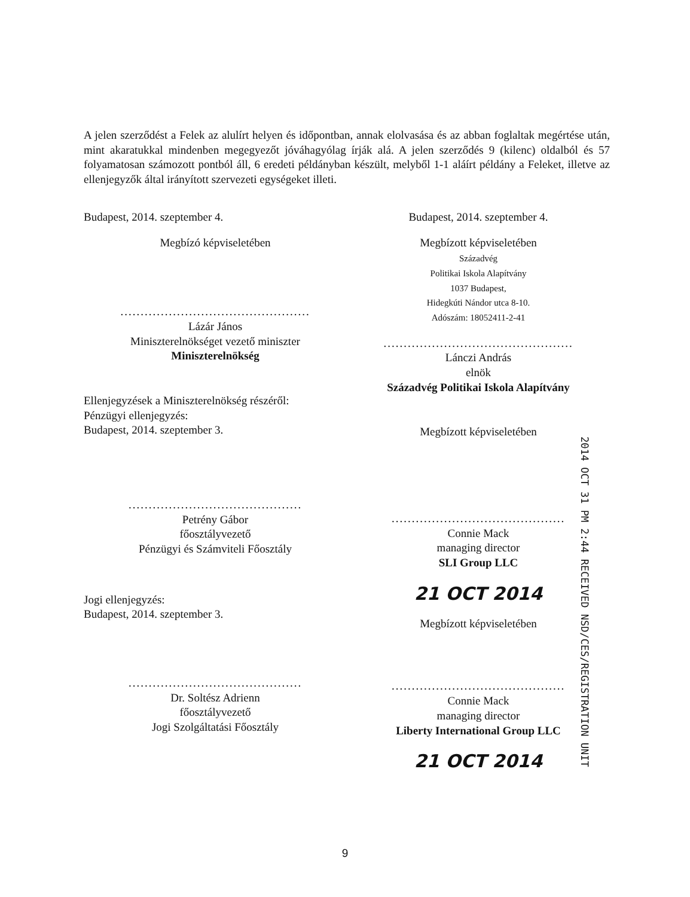A jelen szerződést a Felek az alulírt helyen és időpontban, annak elolvasása és az abban foglaltak megértése után, mint akaratukkal mindenben megegyezőt jóváhagyólag írják alá. A jelen szerződés 9 (kilenc) oldalból és 57 folyamatosan számozott pontból áll, 6 eredeti példányban készült, melyből 1-1 aláírt példány a Feleket, illetve az ellenjegyzők által irányított szervezeti egységeket illeti.
Budapest, 2014. szeptember 4.
Megbízó képviseletében
...............................................
Lázár János
Miniszterelnökséget vezető miniszter
Miniszterelnökség
Ellenjegyzések a Miniszterelnökség részéről:
Pénzügyi ellenjegyzés:
Budapest, 2014. szeptember 3.
...........................................
Petrény Gábor
főosztályvezető
Pénzügyi és Számviteli Főosztály
Jogi ellenjegyzés:
Budapest, 2014. szeptember 3.
...........................................
Dr. Soltész Adrienn
főosztályvezető
Jogi Szolgáltatási Főosztály
Budapest, 2014. szeptember 4.
Megbízott képviseletében
Századvég
Politikai Iskola Alapítvány
1037 Budapest,
Hidegkúti Nándor utca 8-10.
Adószám: 18052411-2-41
...............................................
Lánczi András
elnök
Századvég Politikai Iskola Alapítvány
Megbízott képviseletében
...........................................
Connie Mack
managing director
SLI Group LLC
21 OCT 2014
Megbízott képviseletében
...........................................
Connie Mack
managing director
Liberty International Group LLC
21 OCT 2014
2014 OCT 31 PM 2:44 RECEIVED NSD/CES/REGISTRATION UNIT
9